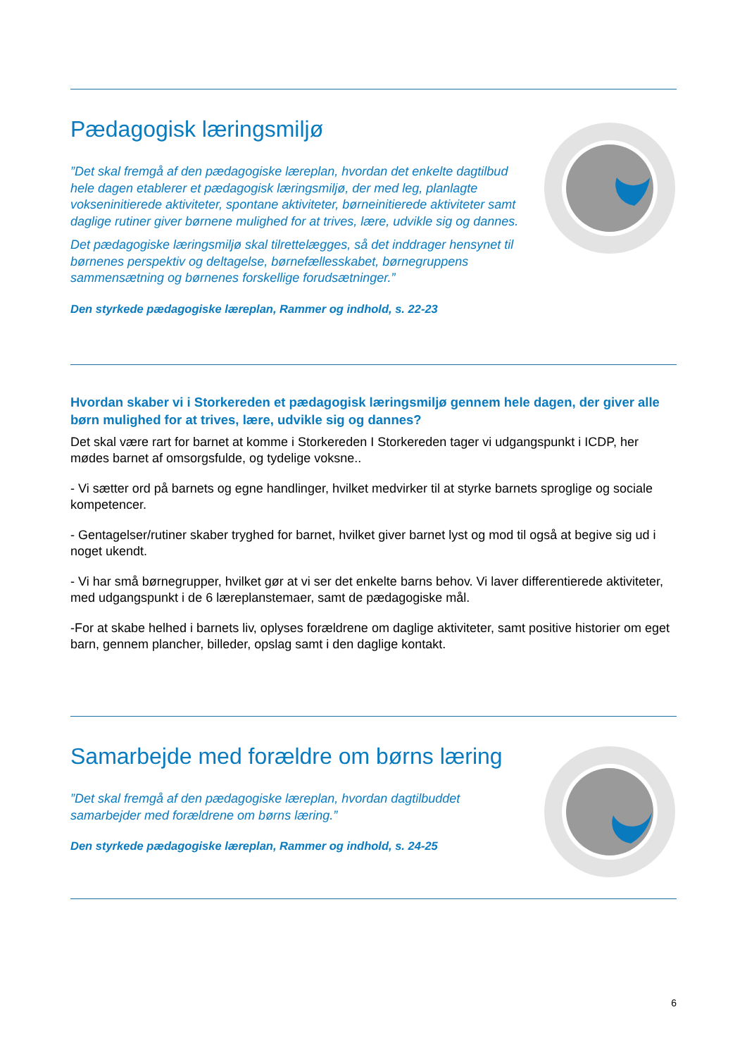Pædagogisk læringsmiljø
”Det skal fremgå af den pædagogiske læreplan, hvordan det enkelte dagtilbud hele dagen etablerer et pædagogisk læringsmiljø, der med leg, planlagte vokseninitierede aktiviteter, spontane aktiviteter, børneinitierede aktiviteter samt daglige rutiner giver børnene mulighed for at trives, lære, udvikle sig og dannes.
Det pædagogiske læringsmiljø skal tilrettelægges, så det inddrager hensynet til børnenes perspektiv og deltagelse, børnefællesskabet, børnegruppens sammensætning og børnenes forskellige forudsætninger.”
Den styrkede pædagogiske læreplan, Rammer og indhold, s. 22-23
Hvordan skaber vi i Storkereden et pædagogisk læringsmiljø gennem hele dagen, der giver alle børn mulighed for at trives, lære, udvikle sig og dannes?
Det skal være rart for barnet at komme i Storkereden I Storkereden tager vi udgangspunkt i ICDP, her mødes barnet af omsorgsfulde, og tydelige voksne..
- Vi sætter ord på barnets og egne handlinger, hvilket medvirker til at styrke barnets sproglige og sociale kompetencer.
- Gentagelser/rutiner skaber tryghed for barnet, hvilket giver barnet lyst og mod til også at begive sig ud i noget ukendt.
- Vi har små børnegrupper, hvilket gør at vi ser det enkelte barns behov. Vi laver differentierede aktiviteter, med udgangspunkt i de 6 læreplanstemaer, samt de pædagogiske mål.
-For at skabe helhed i barnets liv, oplyses forældrene om daglige aktiviteter, samt positive historier om eget barn, gennem plancher, billeder, opslag samt i den daglige kontakt.
Samarbejde med forældre om børns læring
”Det skal fremgå af den pædagogiske læreplan, hvordan dagtilbuddet samarbejder med forældrene om børns læring.”
Den styrkede pædagogiske læreplan, Rammer og indhold, s. 24-25
6